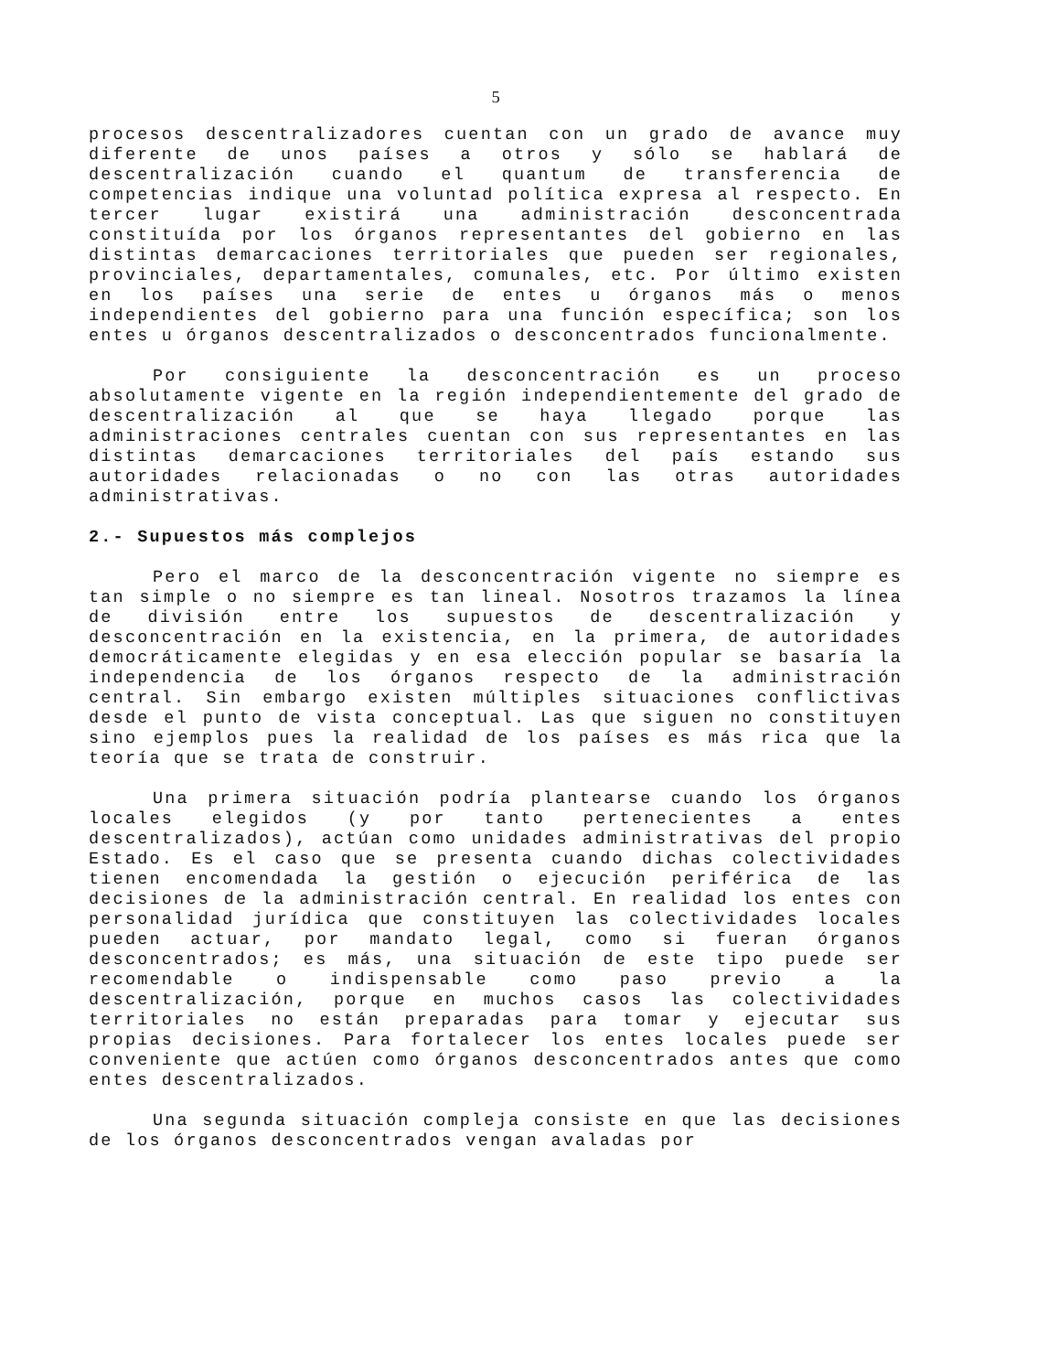5
procesos descentralizadores cuentan con un grado de avance muy diferente de unos países a otros y sólo se hablará de descentralización cuando el quantum de transferencia de competencias indique una voluntad política expresa al respecto. En tercer lugar existirá una administración desconcentrada constituída por los órganos representantes del gobierno en las distintas demarcaciones territoriales que pueden ser regionales, provinciales, departamentales, comunales, etc. Por último existen en los países una serie de entes u órganos más o menos independientes del gobierno para una función específica; son los entes u órganos descentralizados o desconcentrados funcionalmente.
Por consiguiente la desconcentración es un proceso absolutamente vigente en la región independientemente del grado de descentralización al que se haya llegado porque las administraciones centrales cuentan con sus representantes en las distintas demarcaciones territoriales del país estando sus autoridades relacionadas o no con las otras autoridades administrativas.
2.- Supuestos más complejos
Pero el marco de la desconcentración vigente no siempre es tan simple o no siempre es tan lineal. Nosotros trazamos la línea de división entre los supuestos de descentralización y desconcentración en la existencia, en la primera, de autoridades democráticamente elegidas y en esa elección popular se basaría la independencia de los órganos respecto de la administración central. Sin embargo existen múltiples situaciones conflictivas desde el punto de vista conceptual. Las que siguen no constituyen sino ejemplos pues la realidad de los países es más rica que la teoría que se trata de construir.
Una primera situación podría plantearse cuando los órganos locales elegidos (y por tanto pertenecientes a entes descentralizados), actúan como unidades administrativas del propio Estado. Es el caso que se presenta cuando dichas colectividades tienen encomendada la gestión o ejecución periférica de las decisiones de la administración central. En realidad los entes con personalidad jurídica que constituyen las colectividades locales pueden actuar, por mandato legal, como si fueran órganos desconcentrados; es más, una situación de este tipo puede ser recomendable o indispensable como paso previo a la descentralización, porque en muchos casos las colectividades territoriales no están preparadas para tomar y ejecutar sus propias decisiones. Para fortalecer los entes locales puede ser conveniente que actúen como órganos desconcentrados antes que como entes descentralizados.
Una segunda situación compleja consiste en que las decisiones de los órganos desconcentrados vengan avaladas por